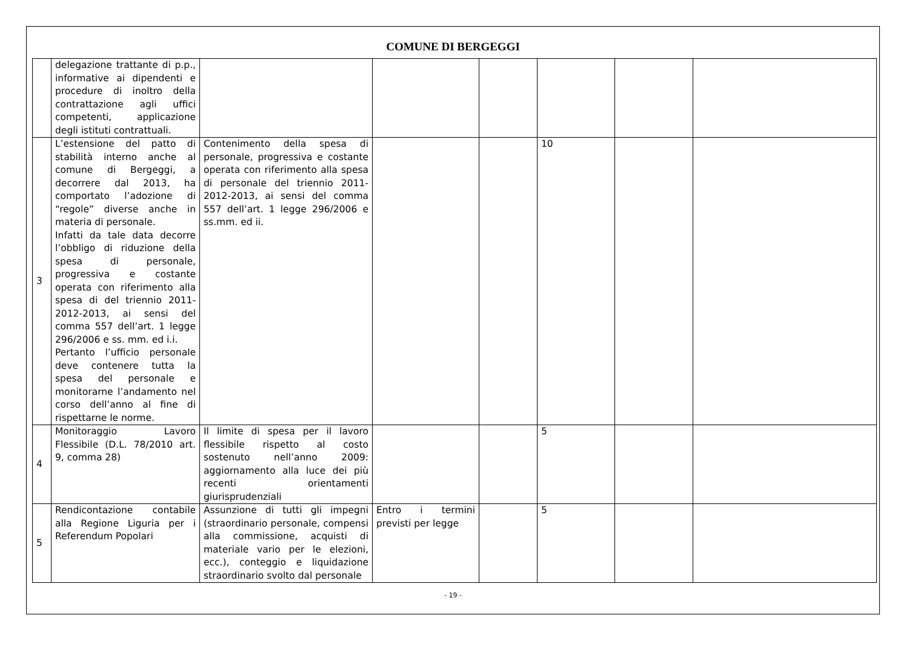COMUNE DI BERGEGGI
| | delegazione trattante di p.p., informative ai dipendenti e procedure di inoltro della contrattazione agli uffici competenti, applicazione degli istituti contrattuali. | | | | | | |
| 3 | L’estensione del patto di stabilità interno anche al comune di Bergeggi, a decorrere dal 2013, ha comportato l’adozione di “regole” diverse anche in materia di personale. Infatti da tale data decorre l’obbligo di riduzione della spesa di personale, progressiva e costante operata con riferimento alla spesa di del triennio 2011-2012-2013, ai sensi del comma 557 dell’art. 1 legge 296/2006 e ss. mm. ed i.i. Pertanto l’ufficio personale deve contenere tutta la spesa del personale e monitorarne l’andamento nel corso dell’anno al fine di rispettarne le norme. | Contenimento della spesa di personale, progressiva e costante operata con riferimento alla spesa di personale del triennio 2011-2012-2013, ai sensi del comma 557 dell’art. 1 legge 296/2006 e ss.mm. ed ii. | | | 10 | | |
| 4 | Monitoraggio Lavoro Flessibile (D.L. 78/2010 art. 9, comma 28) | Il limite di spesa per il lavoro flessibile rispetto al costo sostenuto nell’anno 2009: aggiornamento alla luce dei più recenti orientamenti giurisprudenziali | | | 5 | | |
| 5 | Rendicontazione contabile alla Regione Liguria per i Referendum Popolari | Assunzione di tutti gli impegni (straordinario personale, compensi alla commissione, acquisti di materiale vario per le elezioni, ecc.), conteggio e liquidazione straordinario svolto dal personale | Entro i termini previsti per legge | | 5 | | |
- 19 -